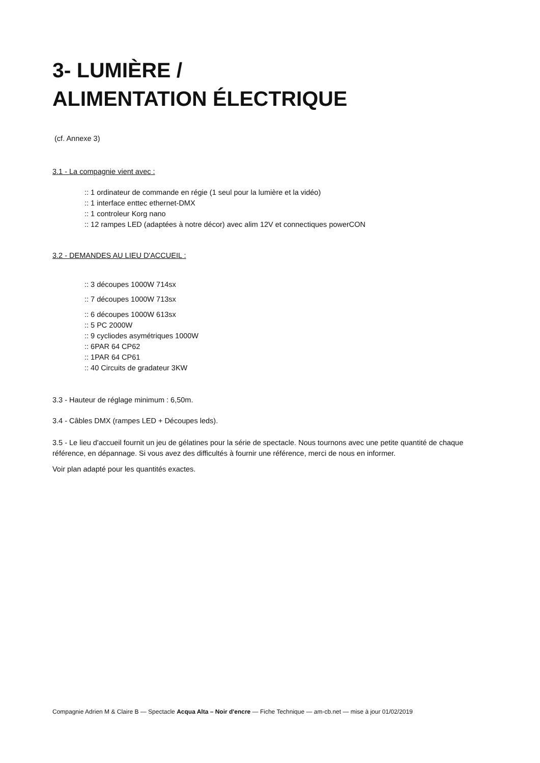3- LUMIÈRE /
ALIMENTATION ÉLECTRIQUE
(cf. Annexe 3)
3.1 - La compagnie vient avec :
:: 1 ordinateur de commande en régie (1 seul pour la lumière et la vidéo)
:: 1 interface enttec ethernet-DMX
:: 1 controleur Korg nano
:: 12 rampes LED (adaptées à notre décor) avec alim 12V et connectiques powerCON
3.2 - DEMANDES AU LIEU D'ACCUEIL :
:: 3 découpes 1000W 714sx
:: 7 découpes 1000W 713sx
:: 6 découpes 1000W 613sx
:: 5 PC 2000W
:: 9 cycliodes asymétriques 1000W
:: 6PAR 64 CP62
:: 1PAR 64 CP61
:: 40 Circuits de gradateur 3KW
3.3 - Hauteur de réglage minimum : 6,50m.
3.4 - Câbles DMX (rampes LED + Découpes leds).
3.5 - Le lieu d'accueil fournit un jeu de gélatines pour la série de spectacle. Nous tournons avec une petite quantité de chaque référence, en dépannage. Si vous avez des difficultés à fournir une référence, merci de nous en informer.
Voir plan adapté pour les quantités exactes.
Compagnie Adrien M & Claire B — Spectacle Acqua Alta – Noir d'encre — Fiche Technique — am-cb.net — mise à jour 01/02/2019